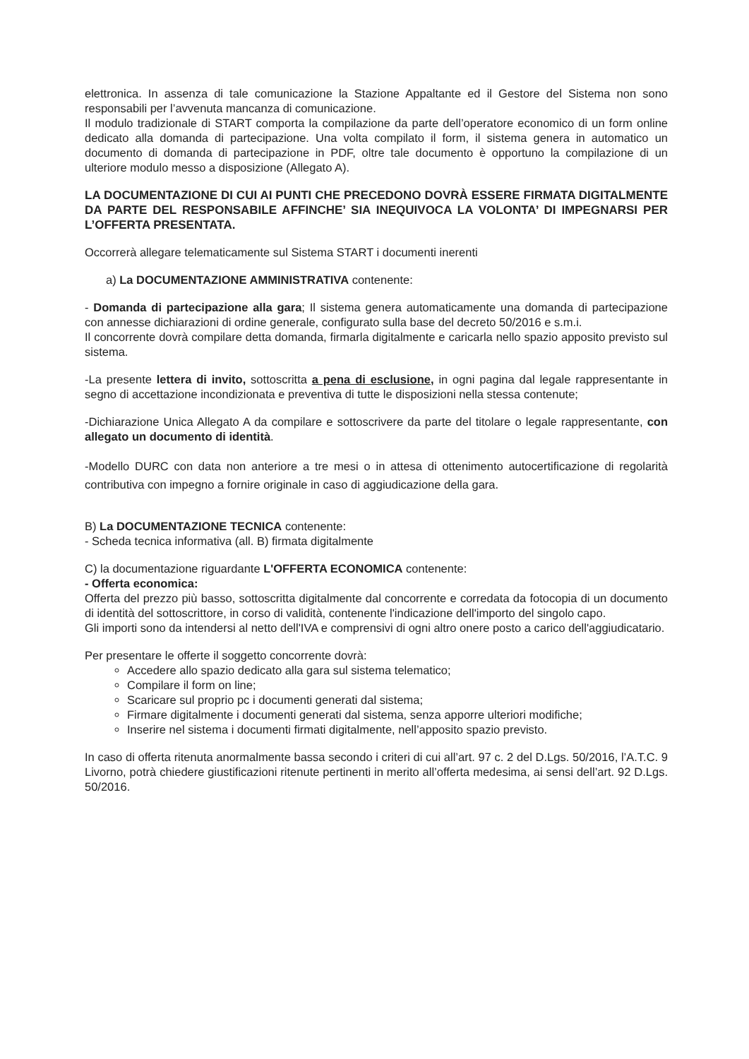elettronica. In assenza di tale comunicazione la Stazione Appaltante ed il Gestore del Sistema non sono responsabili per l’avvenuta mancanza di comunicazione.
Il modulo tradizionale di START comporta la compilazione da parte dell’operatore economico di un form online dedicato alla domanda di partecipazione. Una volta compilato il form, il sistema genera in automatico un documento di domanda di partecipazione in PDF, oltre tale documento è opportuno la compilazione di un ulteriore modulo messo a disposizione (Allegato A).
LA DOCUMENTAZIONE DI CUI AI PUNTI CHE PRECEDONO DOVRÀ ESSERE FIRMATA DIGITALMENTE DA PARTE DEL RESPONSABILE AFFINCHE’ SIA INEQUIVOCA LA VOLONTA’ DI IMPEGNARSI PER L’OFFERTA PRESENTATA.
Occorrerà allegare telematicamente sul Sistema START i documenti inerenti
a) La DOCUMENTAZIONE AMMINISTRATIVA contenente:
- Domanda di partecipazione alla gara; Il sistema genera automaticamente una domanda di partecipazione con annesse dichiarazioni di ordine generale, configurato sulla base del decreto 50/2016 e s.m.i.
Il concorrente dovrà compilare detta domanda, firmarla digitalmente e caricarla nello spazio apposito previsto sul sistema.
-La presente lettera di invito, sottoscritta a pena di esclusione, in ogni pagina dal legale rappresentante in segno di accettazione incondizionata e preventiva di tutte le disposizioni nella stessa contenute;
-Dichiarazione Unica Allegato A da compilare e sottoscrivere da parte del titolare o legale rappresentante, con allegato un documento di identità.
-Modello DURC con data non anteriore a tre mesi o in attesa di ottenimento autocertificazione di regolarità contributiva con impegno a fornire originale in caso di aggiudicazione della gara.
B) La DOCUMENTAZIONE TECNICA contenente:
- Scheda tecnica informativa (all. B) firmata digitalmente
C) la documentazione riguardante L'OFFERTA ECONOMICA contenente:
- Offerta economica:
Offerta del prezzo più basso, sottoscritta digitalmente dal concorrente e corredata da fotocopia di un documento di identità del sottoscrittore, in corso di validità, contenente l'indicazione dell'importo del singolo capo.
Gli importi sono da intendersi al netto dell'IVA e comprensivi di ogni altro onere posto a carico dell'aggiudicatario.
Per presentare le offerte il soggetto concorrente dovrà:
Accedere allo spazio dedicato alla gara sul sistema telematico;
Compilare il form on line;
Scaricare sul proprio pc i documenti generati dal sistema;
Firmare digitalmente i documenti generati dal sistema, senza apporre ulteriori modifiche;
Inserire nel sistema i documenti firmati digitalmente, nell’apposito spazio previsto.
In caso di offerta ritenuta anormalmente bassa secondo i criteri di cui all’art. 97 c. 2 del D.Lgs. 50/2016, l’A.T.C. 9 Livorno, potrà chiedere giustificazioni ritenute pertinenti in merito all’offerta medesima, ai sensi dell’art. 92 D.Lgs. 50/2016.